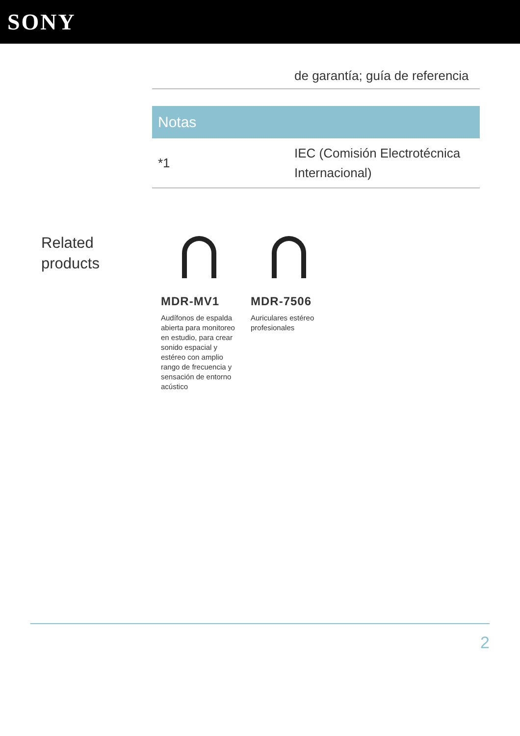SONY
| | de garantía; guía de referencia |
Notas
| *1 | IEC (Comisión Electrotécnica Internacional) |
Related
products
MDR-MV1
Audífonos de espalda abierta para monitoreo en estudio, para crear sonido espacial y estéreo con amplio rango de frecuencia y sensación de entorno acústico
MDR-7506
Auriculares estéreo profesionales
2